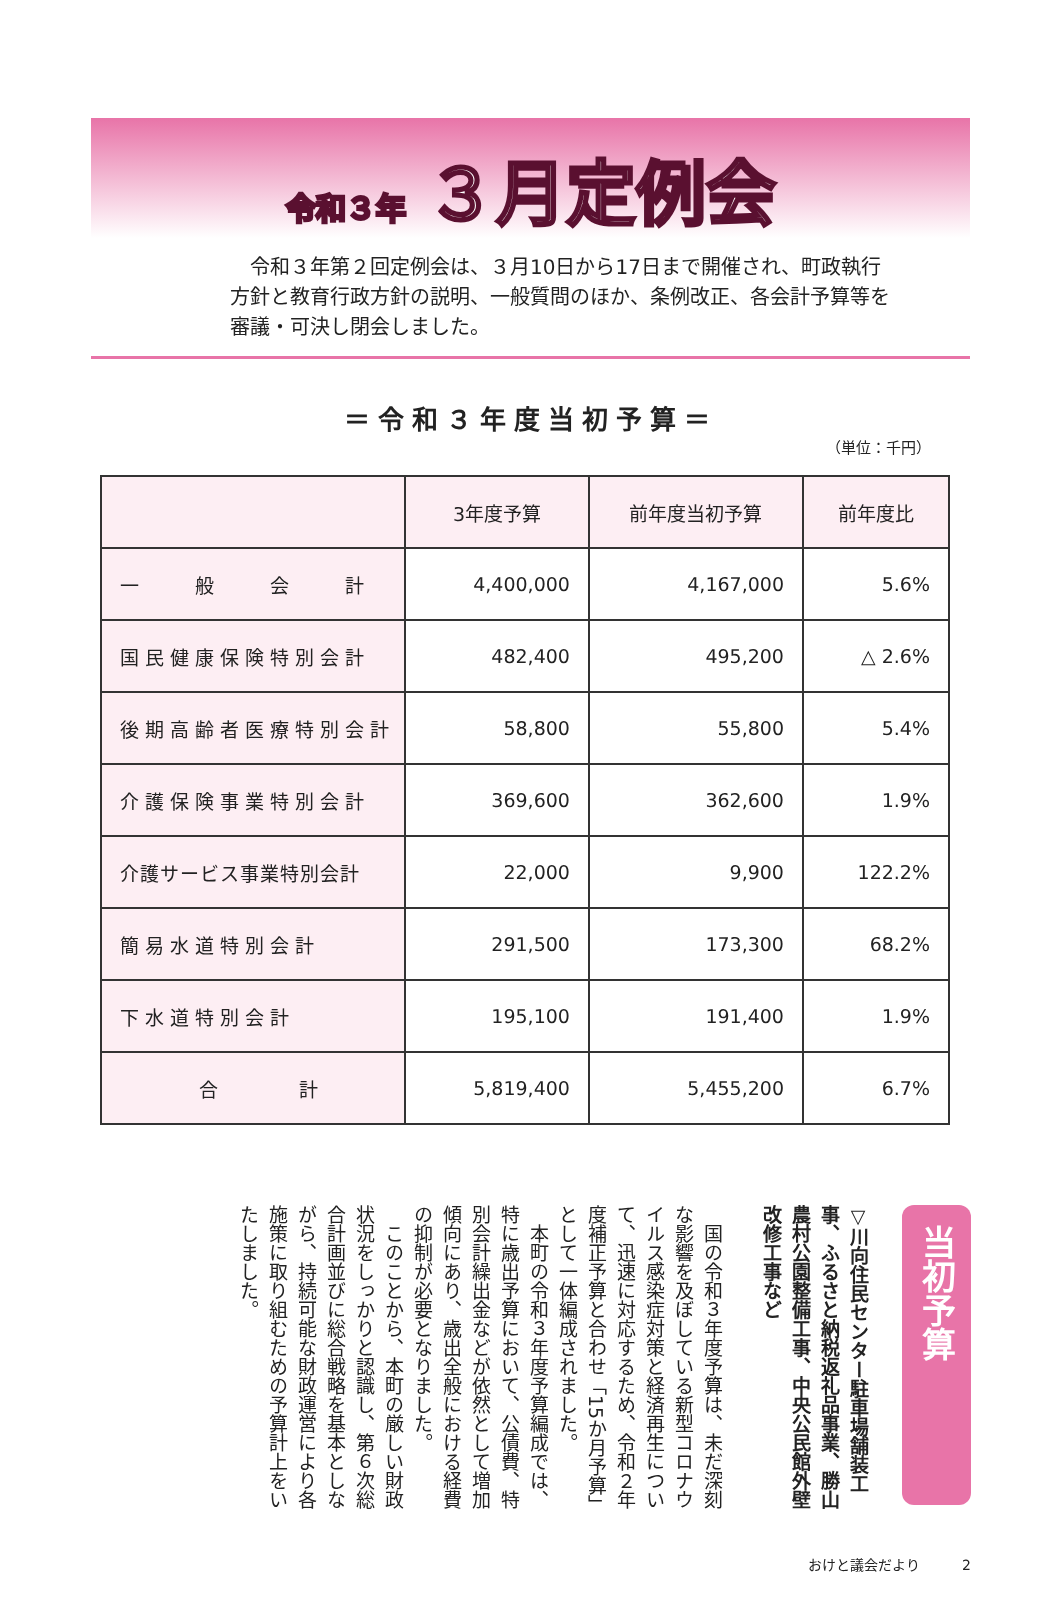令和３年 ３月定例会
　令和３年第２回定例会は、３月10日から17日まで開催され、町政執行方針と教育行政方針の説明、一般質問のほか、条例改正、各会計予算等を審議・可決し閉会しました。
＝令和３年度当初予算＝
（単位：千円）
| | 3年度予算 | 前年度当初予算 | 前年度比 |
| --- | --- | --- | --- |
| 一 般 会 計 | 4,400,000 | 4,167,000 | 5.6% |
| 国民健康保険特別会計 | 482,400 | 495,200 | △ 2.6% |
| 後期高齢者医療特別会計 | 58,800 | 55,800 | 5.4% |
| 介護保険事業特別会計 | 369,600 | 362,600 | 1.9% |
| 介護サービス事業特別会計 | 22,000 | 9,900 | 122.2% |
| 簡易水道特別会計 | 291,500 | 173,300 | 68.2% |
| 下水道特別会計 | 195,100 | 191,400 | 1.9% |
| 合 計 | 5,819,400 | 5,455,200 | 6.7% |
当初予算
▽川向住民センター駐車場舗装工事、ふるさと納税返礼品事業、勝山農村公園整備工事、中央公民館外壁改修工事など
　国の令和３年度予算は、未だ深刻な影響を及ぼしている新型コロナウイルス感染症対策と経済再生について、迅速に対応するため、令和２年度補正予算と合わせ「15か月予算」として一体編成されました。
　本町の令和３年度予算編成では、特に歳出予算において、公債費、特別会計繰出金などが依然として増加傾向にあり、歳出全般における経費の抑制が必要となりました。
　このことから、本町の厳しい財政状況をしっかりと認識し、第６次総合計画並びに総合戦略を基本としながら、持続可能な財政運営により各施策に取り組むための予算計上をいたしました。
おけと議会だより　　　2